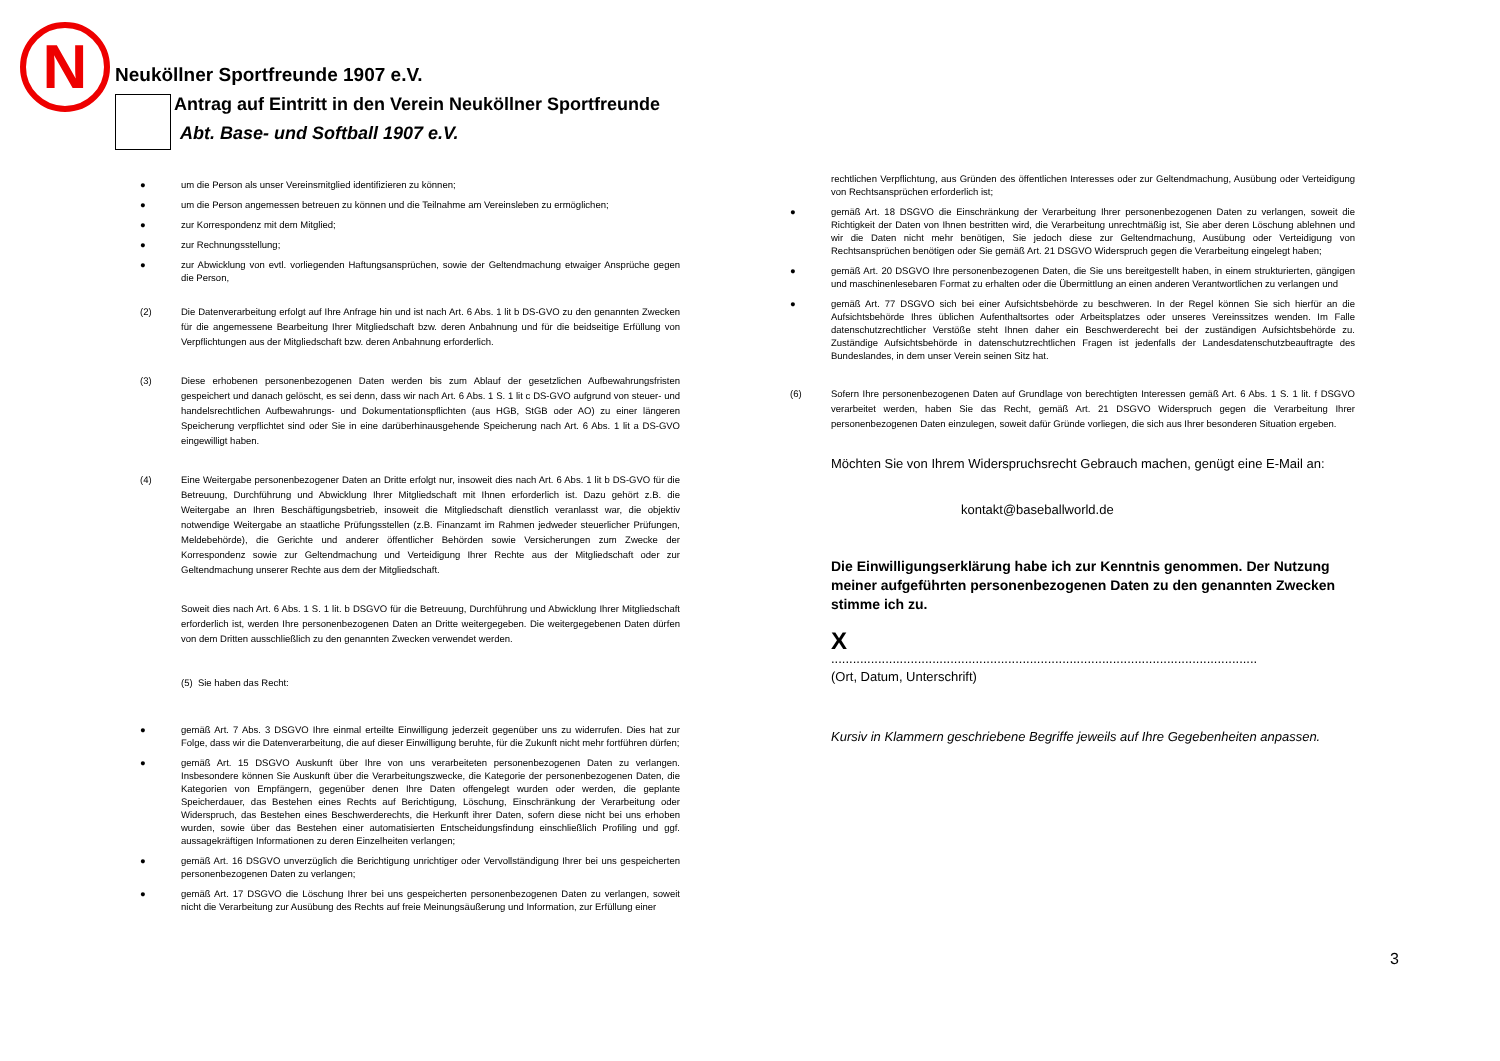N
Neuköllner Sportfreunde 1907 e.V.
Antrag auf Eintritt in den Verein Neuköllner Sportfreunde
Abt. Base- und Softball 1907 e.V.
● um die Person als unser Vereinsmitglied identifizieren zu können;
● um die Person angemessen betreuen zu können und die Teilnahme am Vereinsleben zu ermöglichen;
● zur Korrespondenz mit dem Mitglied;
● zur Rechnungsstellung;
● zur Abwicklung von evtl. vorliegenden Haftungsansprüchen, sowie der Geltendmachung etwaiger Ansprüche gegen die Person,
(2) Die Datenverarbeitung erfolgt auf Ihre Anfrage hin und ist nach Art. 6 Abs. 1 lit b DS-GVO zu den genannten Zwecken für die angemessene Bearbeitung Ihrer Mitgliedschaft bzw. deren Anbahnung und für die beidseitige Erfüllung von Verpflichtungen aus der Mitgliedschaft bzw. deren Anbahnung erforderlich.
(3) Diese erhobenen personenbezogenen Daten werden bis zum Ablauf der gesetzlichen Aufbewahrungsfristen gespeichert und danach gelöscht, es sei denn, dass wir nach Art. 6 Abs. 1 S. 1 lit c DS-GVO aufgrund von steuer- und handelsrechtlichen Aufbewahrungs- und Dokumentationspflichten (aus HGB, StGB oder AO) zu einer längeren Speicherung verpflichtet sind oder Sie in eine darüberhinausgehende Speicherung nach Art. 6 Abs. 1 lit a DS-GVO eingewilligt haben.
(4) Eine Weitergabe personenbezogener Daten an Dritte erfolgt nur, insoweit dies nach Art. 6 Abs. 1 lit b DS-GVO für die Betreuung, Durchführung und Abwicklung Ihrer Mitgliedschaft mit Ihnen erforderlich ist. Dazu gehört z.B. die Weitergabe an Ihren Beschäftigungsbetrieb, insoweit die Mitgliedschaft dienstlich veranlasst war, die objektiv notwendige Weitergabe an staatliche Prüfungsstellen (z.B. Finanzamt im Rahmen jedweder steuerlicher Prüfungen, Meldebehörde), die Gerichte und anderer öffentlicher Behörden sowie Versicherungen zum Zwecke der Korrespondenz sowie zur Geltendmachung und Verteidigung Ihrer Rechte aus der Mitgliedschaft oder zur Geltendmachung unserer Rechte aus dem der Mitgliedschaft.
Soweit dies nach Art. 6 Abs. 1 S. 1 lit. b DSGVO für die Betreuung, Durchführung und Abwicklung Ihrer Mitgliedschaft erforderlich ist, werden Ihre personenbezogenen Daten an Dritte weitergegeben. Die weitergegebenen Daten dürfen von dem Dritten ausschließlich zu den genannten Zwecken verwendet werden.
(5) Sie haben das Recht:
● gemäß Art. 7 Abs. 3 DSGVO Ihre einmal erteilte Einwilligung jederzeit gegenüber uns zu widerrufen. Dies hat zur Folge, dass wir die Datenverarbeitung, die auf dieser Einwilligung beruhte, für die Zukunft nicht mehr fortführen dürfen;
● gemäß Art. 15 DSGVO Auskunft über Ihre von uns verarbeiteten personenbezogenen Daten zu verlangen. Insbesondere können Sie Auskunft über die Verarbeitungszwecke, die Kategorie der personenbezogenen Daten, die Kategorien von Empfängern, gegenüber denen Ihre Daten offengelegt wurden oder werden, die geplante Speicherdauer, das Bestehen eines Rechts auf Berichtigung, Löschung, Einschränkung der Verarbeitung oder Widerspruch, das Bestehen eines Beschwerderechts, die Herkunft ihrer Daten, sofern diese nicht bei uns erhoben wurden, sowie über das Bestehen einer automatisierten Entscheidungsfindung einschließlich Profiling und ggf. aussagekräftigen Informationen zu deren Einzelheiten verlangen;
● gemäß Art. 16 DSGVO unverzüglich die Berichtigung unrichtiger oder Vervollständigung Ihrer bei uns gespeicherten personenbezogenen Daten zu verlangen;
● gemäß Art. 17 DSGVO die Löschung Ihrer bei uns gespeicherten personenbezogenen Daten zu verlangen, soweit nicht die Verarbeitung zur Ausübung des Rechts auf freie Meinungsäußerung und Information, zur Erfüllung einer
rechtlichen Verpflichtung, aus Gründen des öffentlichen Interesses oder zur Geltendmachung, Ausübung oder Verteidigung von Rechtsansprüchen erforderlich ist;
● gemäß Art. 18 DSGVO die Einschränkung der Verarbeitung Ihrer personenbezogenen Daten zu verlangen, soweit die Richtigkeit der Daten von Ihnen bestritten wird, die Verarbeitung unrechtmäßig ist, Sie aber deren Löschung ablehnen und wir die Daten nicht mehr benötigen, Sie jedoch diese zur Geltendmachung, Ausübung oder Verteidigung von Rechtsansprüchen benötigen oder Sie gemäß Art. 21 DSGVO Widerspruch gegen die Verarbeitung eingelegt haben;
● gemäß Art. 20 DSGVO Ihre personenbezogenen Daten, die Sie uns bereitgestellt haben, in einem strukturierten, gängigen und maschinenlesebaren Format zu erhalten oder die Übermittlung an einen anderen Verantwortlichen zu verlangen und
● gemäß Art. 77 DSGVO sich bei einer Aufsichtsbehörde zu beschweren. In der Regel können Sie sich hierfür an die Aufsichtsbehörde Ihres üblichen Aufenthaltsortes oder Arbeitsplatzes oder unseres Vereinssitzes wenden. Im Falle datenschutzrechtlicher Verstöße steht Ihnen daher ein Beschwerderecht bei der zuständigen Aufsichtsbehörde zu. Zuständige Aufsichtsbehörde in datenschutzrechtlichen Fragen ist jedenfalls der Landesdatenschutzbeauftragte des Bundeslandes, in dem unser Verein seinen Sitz hat.
(6) Sofern Ihre personenbezogenen Daten auf Grundlage von berechtigten Interessen gemäß Art. 6 Abs. 1 S. 1 lit. f DSGVO verarbeitet werden, haben Sie das Recht, gemäß Art. 21 DSGVO Widerspruch gegen die Verarbeitung Ihrer personenbezogenen Daten einzulegen, soweit dafür Gründe vorliegen, die sich aus Ihrer besonderen Situation ergeben.
Möchten Sie von Ihrem Widerspruchsrecht Gebrauch machen, genügt eine E-Mail an:
kontakt@baseballworld.de
Die Einwilligungserklärung habe ich zur Kenntnis genommen. Der Nutzung meiner aufgeführten personenbezogenen Daten zu den genannten Zwecken stimme ich zu.
X
......................................................................................................................
(Ort, Datum, Unterschrift)
Kursiv in Klammern geschriebene Begriffe jeweils auf Ihre Gegebenheiten anpassen.
3